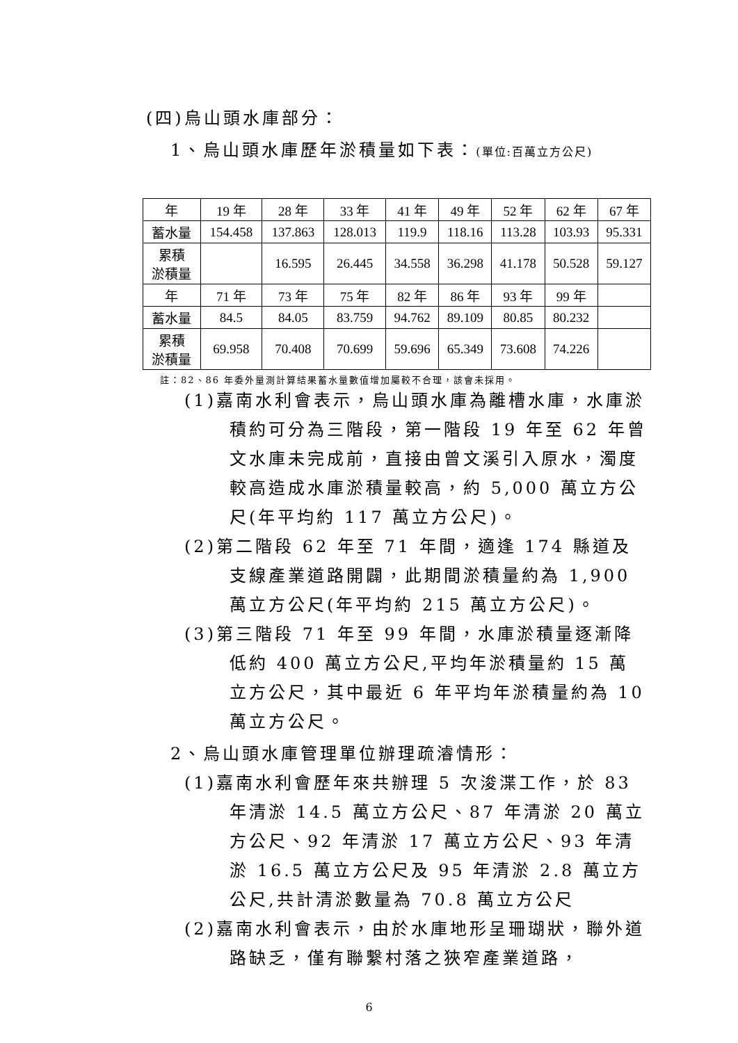(四)烏山頭水庫部分：
1、烏山頭水庫歷年淤積量如下表：(單位:百萬立方公尺)
| 年 | 19 年 | 28 年 | 33 年 | 41 年 | 49 年 | 52 年 | 62 年 | 67 年 |
| 蓄水量 | 154.458 | 137.863 | 128.013 | 119.9 | 118.16 | 113.28 | 103.93 | 95.331 |
| 累積 淤積量 | | 16.595 | 26.445 | 34.558 | 36.298 | 41.178 | 50.528 | 59.127 |
| 年 | 71 年 | 73 年 | 75 年 | 82 年 | 86 年 | 93 年 | 99 年 | |
| 蓄水量 | 84.5 | 84.05 | 83.759 | 94.762 | 89.109 | 80.85 | 80.232 | |
| 累積 淤積量 | 69.958 | 70.408 | 70.699 | 59.696 | 65.349 | 73.608 | 74.226 | |
註：82、86 年委外量測計算結果蓄水量數值增加屬較不合理，該會未採用。
(1)嘉南水利會表示，烏山頭水庫為離槽水庫，水庫淤積約可分為三階段，第一階段 19 年至 62 年曾文水庫未完成前，直接由曾文溪引入原水，濁度較高造成水庫淤積量較高，約 5,000 萬立方公尺(年平均約 117 萬立方公尺)。
(2)第二階段 62 年至 71 年間，適逢 174 縣道及支線產業道路開闢，此期間淤積量約為 1,900 萬立方公尺(年平均約 215 萬立方公尺)。
(3)第三階段 71 年至 99 年間，水庫淤積量逐漸降低約 400 萬立方公尺,平均年淤積量約 15 萬立方公尺，其中最近 6 年平均年淤積量約為 10 萬立方公尺。
2、烏山頭水庫管理單位辦理疏濬情形：
(1)嘉南水利會歷年來共辦理 5 次浚渫工作，於 83 年清淤 14.5 萬立方公尺、87 年清淤 20 萬立方公尺、92 年清淤 17 萬立方公尺、93 年清淤 16.5 萬立方公尺及 95 年清淤 2.8 萬立方公尺,共計清淤數量為 70.8 萬立方公尺
(2)嘉南水利會表示，由於水庫地形呈珊瑚狀，聯外道路缺乏，僅有聯繫村落之狹窄產業道路，
6